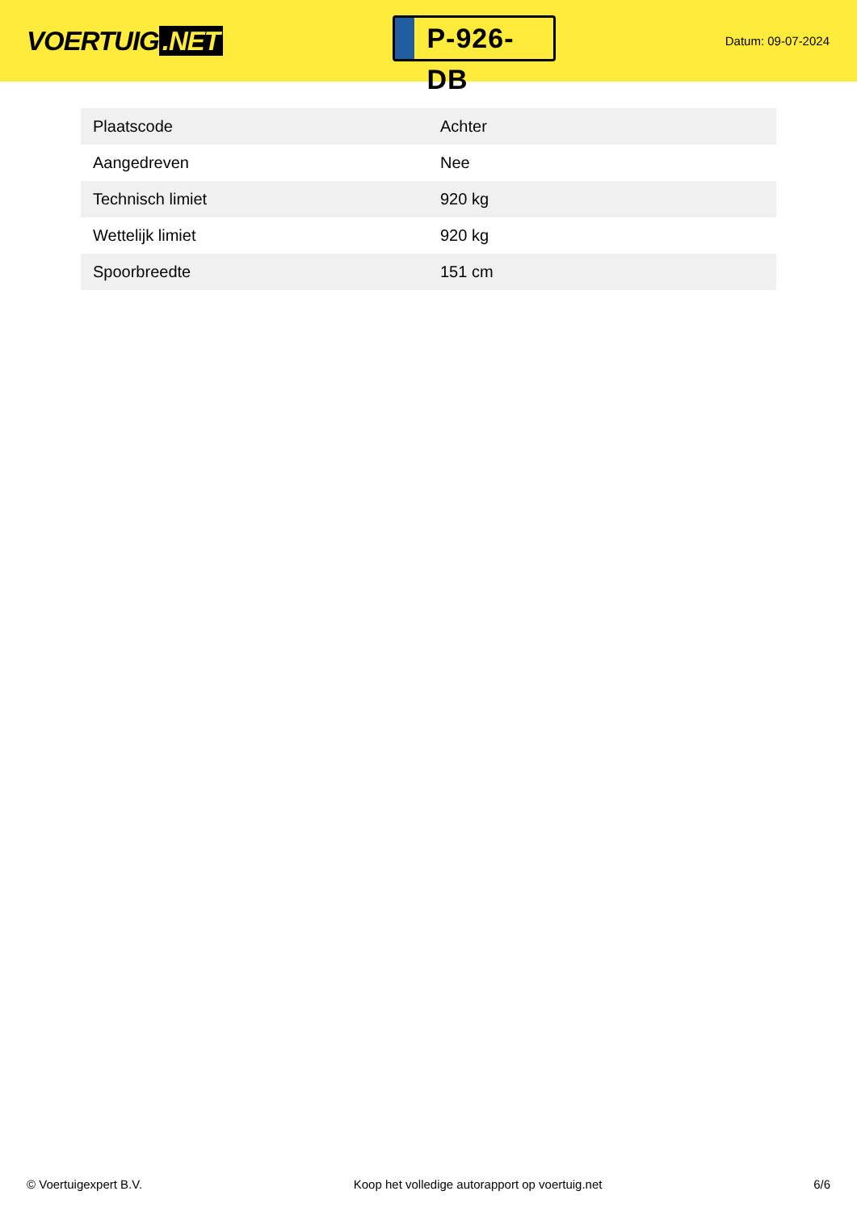VOERTUIG.NET
P-926-DB
Datum: 09-07-2024
| Plaatscode | Achter |
| Aangedreven | Nee |
| Technisch limiet | 920 kg |
| Wettelijk limiet | 920 kg |
| Spoorbreedte | 151 cm |
© Voertuigexpert B.V. Koop het volledige autorapport op voertuig.net 6/6